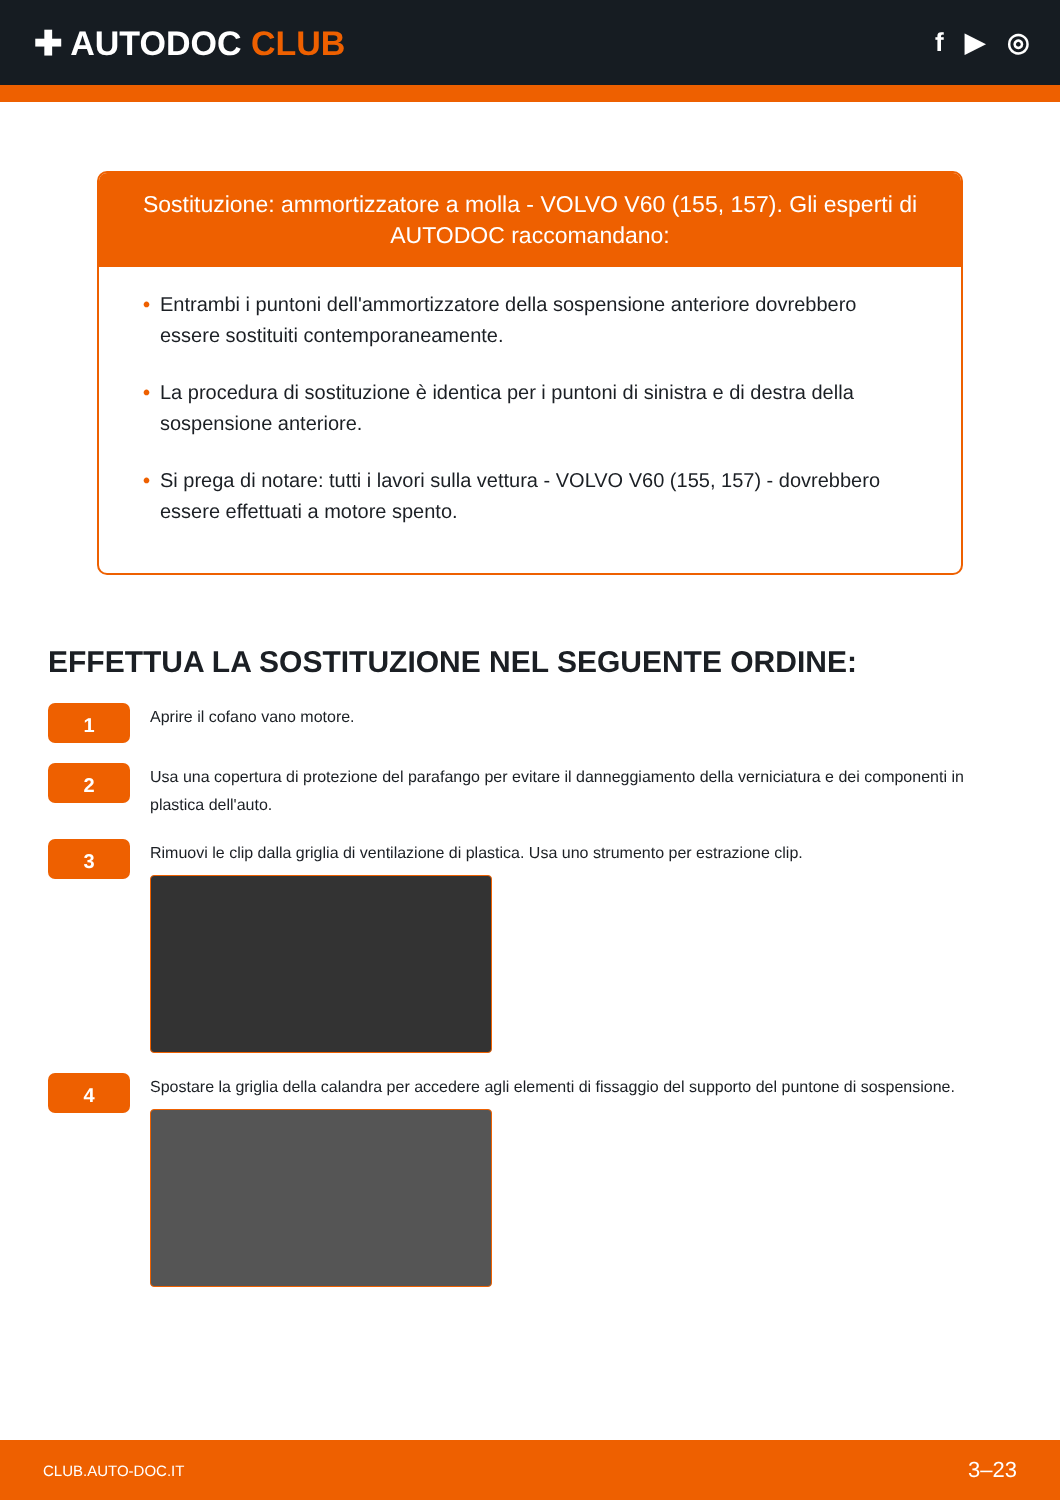✚ AUTODOC CLUB
f ▶ ◎
Sostituzione: ammortizzatore a molla - VOLVO V60 (155, 157). Gli esperti di AUTODOC raccomandano:
• Entrambi i puntoni dell'ammortizzatore della sospensione anteriore dovrebbero essere sostituiti contemporaneamente.
• La procedura di sostituzione è identica per i puntoni di sinistra e di destra della sospensione anteriore.
• Si prega di notare: tutti i lavori sulla vettura - VOLVO V60 (155, 157) - dovrebbero essere effettuati a motore spento.
EFFETTUA LA SOSTITUZIONE NEL SEGUENTE ORDINE:
1
Aprire il cofano vano motore.
2
Usa una copertura di protezione del parafango per evitare il danneggiamento della verniciatura e dei componenti in plastica dell'auto.
3
Rimuovi le clip dalla griglia di ventilazione di plastica. Usa uno strumento per estrazione clip.
4
Spostare la griglia della calandra per accedere agli elementi di fissaggio del supporto del puntone di sospensione.
CLUB.AUTO-DOC.IT 3–23